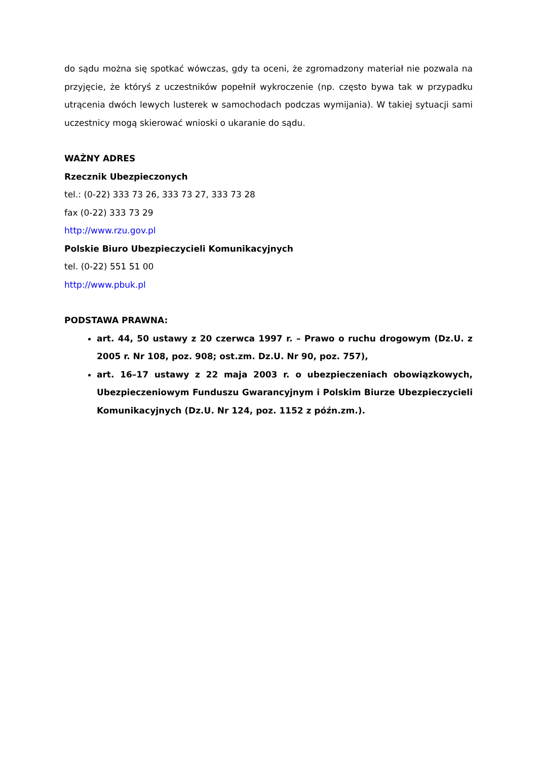do sądu można się spotkać wówczas, gdy ta oceni, że zgromadzony materiał nie pozwala na przyjęcie, że któryś z uczestników popełnił wykroczenie (np. często bywa tak w przypadku utrącenia dwóch lewych lusterek w samochodach podczas wymijania). W takiej sytuacji sami uczestnicy mogą skierować wnioski o ukaranie do sądu.
WAŻNY ADRES
Rzecznik Ubezpieczonych
tel.: (0-22) 333 73 26, 333 73 27, 333 73 28
fax (0-22) 333 73 29
http://www.rzu.gov.pl
Polskie Biuro Ubezpieczycieli Komunikacyjnych
tel. (0-22) 551 51 00
http://www.pbuk.pl
PODSTAWA PRAWNA:
art. 44, 50 ustawy z 20 czerwca 1997 r. – Prawo o ruchu drogowym (Dz.U. z 2005 r. Nr 108, poz. 908; ost.zm. Dz.U. Nr 90, poz. 757),
art. 16–17 ustawy z 22 maja 2003 r. o ubezpieczeniach obowiązkowych, Ubezpieczeniowym Funduszu Gwarancyjnym i Polskim Biurze Ubezpieczycieli Komunikacyjnych (Dz.U. Nr 124, poz. 1152 z późn.zm.).